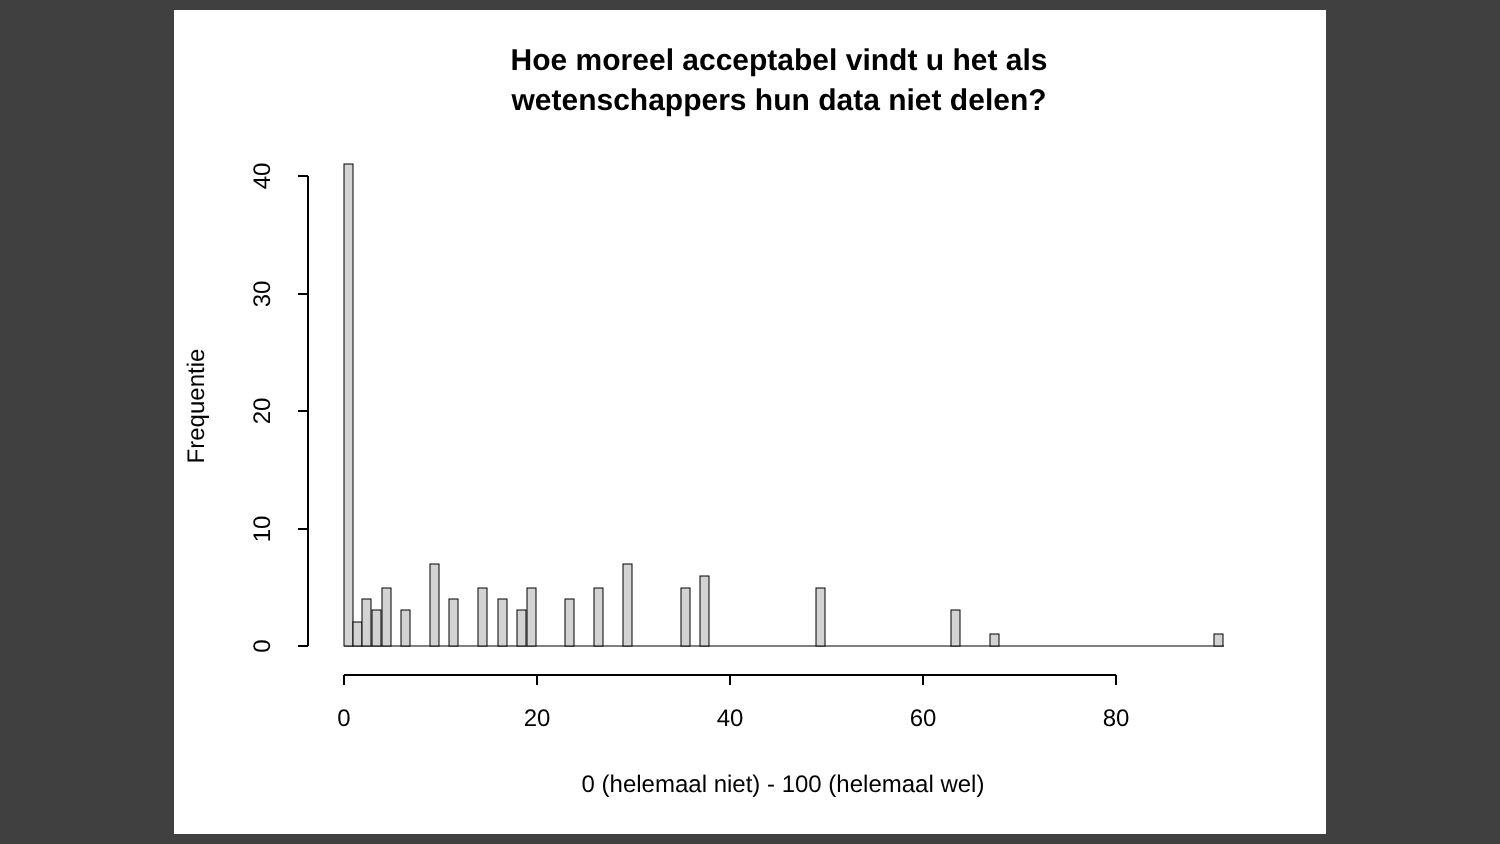Hoe moreel acceptabel vindt u het als
wetenschappers hun data niet delen?
40
30
20
10
0
Frequentie
0
20
40
60
80
0 (helemaal niet) - 100 (helemaal wel)